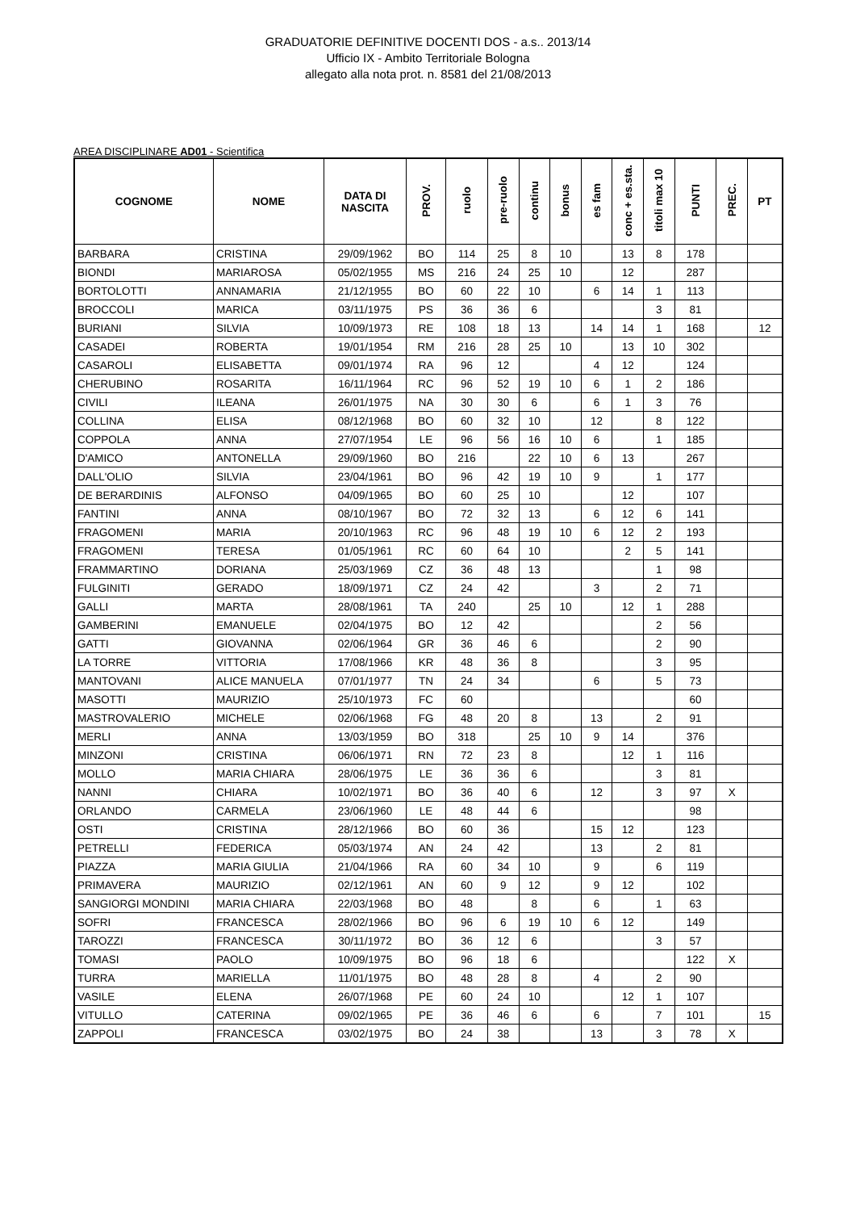GRADUATORIE DEFINITIVE DOCENTI DOS - a.s.. 2013/14
Ufficio IX - Ambito Territoriale Bologna
allegato alla nota prot. n. 8581 del 21/08/2013
AREA DISCIPLINARE AD01 - Scientifica
| COGNOME | NOME | DATA DI NASCITA | PROV. | ruolo | pre-ruolo | continu | bonus | es fam | conc + es.sta. | titoli max 10 | PUNTI | PREC. | PT |
| --- | --- | --- | --- | --- | --- | --- | --- | --- | --- | --- | --- | --- | --- |
| BARBARA | CRISTINA | 29/09/1962 | BO | 114 | 25 | 8 | 10 | | 13 | 8 | 178 | | |
| BIONDI | MARIAROSA | 05/02/1955 | MS | 216 | 24 | 25 | 10 | | 12 | | 287 | | |
| BORTOLOTTI | ANNAMARIA | 21/12/1955 | BO | 60 | 22 | 10 | | 6 | 14 | 1 | 113 | | |
| BROCCOLI | MARICA | 03/11/1975 | PS | 36 | 36 | 6 | | | | 3 | 81 | | |
| BURIANI | SILVIA | 10/09/1973 | RE | 108 | 18 | 13 | | 14 | 14 | 1 | 168 | | 12 |
| CASADEI | ROBERTA | 19/01/1954 | RM | 216 | 28 | 25 | 10 | | 13 | 10 | 302 | | |
| CASAROLI | ELISABETTA | 09/01/1974 | RA | 96 | 12 | | | 4 | 12 | | 124 | | |
| CHERUBINO | ROSARITA | 16/11/1964 | RC | 96 | 52 | 19 | 10 | 6 | 1 | 2 | 186 | | |
| CIVILI | ILEANA | 26/01/1975 | NA | 30 | 30 | 6 | | 6 | 1 | 3 | 76 | | |
| COLLINA | ELISA | 08/12/1968 | BO | 60 | 32 | 10 | | 12 | | 8 | 122 | | |
| COPPOLA | ANNA | 27/07/1954 | LE | 96 | 56 | 16 | 10 | 6 | | 1 | 185 | | |
| D'AMICO | ANTONELLA | 29/09/1960 | BO | 216 | | 22 | 10 | 6 | 13 | | 267 | | |
| DALL'OLIO | SILVIA | 23/04/1961 | BO | 96 | 42 | 19 | 10 | 9 | | 1 | 177 | | |
| DE BERARDINIS | ALFONSO | 04/09/1965 | BO | 60 | 25 | 10 | | | 12 | | 107 | | |
| FANTINI | ANNA | 08/10/1967 | BO | 72 | 32 | 13 | | 6 | 12 | 6 | 141 | | |
| FRAGOMENI | MARIA | 20/10/1963 | RC | 96 | 48 | 19 | 10 | 6 | 12 | 2 | 193 | | |
| FRAGOMENI | TERESA | 01/05/1961 | RC | 60 | 64 | 10 | | | 2 | 5 | 141 | | |
| FRAMMARTINO | DORIANA | 25/03/1969 | CZ | 36 | 48 | 13 | | | | 1 | 98 | | |
| FULGINITI | GERADO | 18/09/1971 | CZ | 24 | 42 | | | 3 | | 2 | 71 | | |
| GALLI | MARTA | 28/08/1961 | TA | 240 | | 25 | 10 | | 12 | 1 | 288 | | |
| GAMBERINI | EMANUELE | 02/04/1975 | BO | 12 | 42 | | | | | 2 | 56 | | |
| GATTI | GIOVANNA | 02/06/1964 | GR | 36 | 46 | 6 | | | | 2 | 90 | | |
| LA TORRE | VITTORIA | 17/08/1966 | KR | 48 | 36 | 8 | | | | 3 | 95 | | |
| MANTOVANI | ALICE MANUELA | 07/01/1977 | TN | 24 | 34 | | | 6 | | 5 | 73 | | |
| MASOTTI | MAURIZIO | 25/10/1973 | FC | 60 | | | | | | | 60 | | |
| MASTROVALERIO | MICHELE | 02/06/1968 | FG | 48 | 20 | 8 | | 13 | | 2 | 91 | | |
| MERLI | ANNA | 13/03/1959 | BO | 318 | | 25 | 10 | 9 | 14 | | 376 | | |
| MINZONI | CRISTINA | 06/06/1971 | RN | 72 | 23 | 8 | | | 12 | 1 | 116 | | |
| MOLLO | MARIA CHIARA | 28/06/1975 | LE | 36 | 36 | 6 | | | | 3 | 81 | | |
| NANNI | CHIARA | 10/02/1971 | BO | 36 | 40 | 6 | | 12 | | 3 | 97 | X | |
| ORLANDO | CARMELA | 23/06/1960 | LE | 48 | 44 | 6 | | | | | 98 | | |
| OSTI | CRISTINA | 28/12/1966 | BO | 60 | 36 | | | 15 | 12 | | 123 | | |
| PETRELLI | FEDERICA | 05/03/1974 | AN | 24 | 42 | | | 13 | | 2 | 81 | | |
| PIAZZA | MARIA GIULIA | 21/04/1966 | RA | 60 | 34 | 10 | | 9 | | 6 | 119 | | |
| PRIMAVERA | MAURIZIO | 02/12/1961 | AN | 60 | 9 | 12 | | 9 | 12 | | 102 | | |
| SANGIORGI MONDINI | MARIA CHIARA | 22/03/1968 | BO | 48 | | 8 | | 6 | | 1 | 63 | | |
| SOFRI | FRANCESCA | 28/02/1966 | BO | 96 | 6 | 19 | 10 | 6 | 12 | | 149 | | |
| TAROZZI | FRANCESCA | 30/11/1972 | BO | 36 | 12 | 6 | | | | 3 | 57 | | |
| TOMASI | PAOLO | 10/09/1975 | BO | 96 | 18 | 6 | | | | | 122 | X | |
| TURRA | MARIELLA | 11/01/1975 | BO | 48 | 28 | 8 | | 4 | | 2 | 90 | | |
| VASILE | ELENA | 26/07/1968 | PE | 60 | 24 | 10 | | | 12 | 1 | 107 | | |
| VITULLO | CATERINA | 09/02/1965 | PE | 36 | 46 | 6 | | 6 | | 7 | 101 | | 15 |
| ZAPPOLI | FRANCESCA | 03/02/1975 | BO | 24 | 38 | | | 13 | | 3 | 78 | X | |